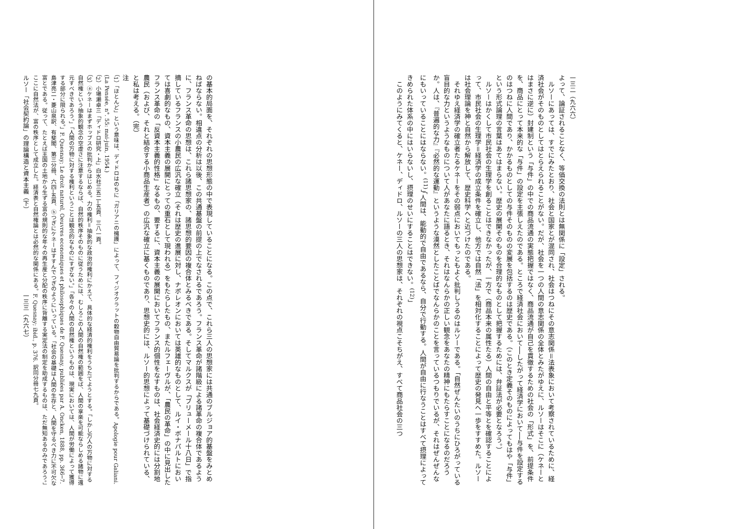一三二（九六六）
よって、論証されることなく、等価交換の法則とは無関係に「設定」される。
　ルソーにあっては、すでにみたとおり、社会と国家とが混同され、社会はつねにその意志関係＝法表象において考察されているために、経済社会がそのものとしてはとらえられることがない。だが、社会を一つの人間の意志関係の全体とみたがゆえに、ルソーはそこに（ケネーとはまさに逆に）封建制という「与件」の中での商品流通の実態把握ではなく、商品流通が自己を貫徹するための社会の「形式」を、前提条件を、商品にとって本来的な「与件」の設定を主張しえたのである。ところで経済社会において──したがって経済学において──与件を設定するのはつねに人間であり、かかるものとしての与件そのものの変展を包括するのは歴史である。（このとき定義そのものによってもはや「与件」という形式論理の言葉はあてはまらない。歴史の展開そのものを合理的なものとして把握するためには、弁証法が必要となろう。）
　ルソーはかくして市民社会の生理学を創ることはできなかったが、一方で（商品本来の属性たる）人間の自由と平等とを確認することによって、市民社会の生理学＝経済学の成立条件を確立し、他方では自然「法」を相対化することによって歴史の発見へ一歩をすすめた。ルソーは社会理論を神と自然から解放して、歴史科学へと近づけたのである。
　それゆえ経済学の確立者たるケネーをその弱点においてもっともよく批判しうるのはルソーである。「自然ぜんたいのうちにひろがっている盲目的な力というようなものについて人があなたに語るとき、それはなんらかの正しい観念をあなたの精神にもたらすことになるのだろうか。人は、『普遍的な力』『必然的な運動』というような漠然としたことばでなんらかのことを言っているつもりでいるが、それはぜんぜんなにもいっていることにはならない。<sup>(11)</sup>」「人間は、能動的で自由であるなら、自分で行動する。人間が自由に行なうことはすべて摂理によってきめられた体系の中にはいらないし、摂理のせいにすることはできない。<sup>(12)</sup>」
　このようにみてくると、ケネー、ディドロ、ルソーの三人の思想家は、それぞれの視点こそちがえ、すべて商品社会の三つ
の基本的局面を、それぞれの思想形態の中で表現していることになる。この点で、これら三人の思想家には共通のブルジョア的基盤をみとめねばならない。相違点の分析は以後、この共通基盤の前提の上でなされるであろう。フランス革命が諸階級による諸革命の複合体であるように、フランス革命の思想は、これら諸思想家の、諸思想的要因の複合体とみるべきである。そしてマルクスが「ブリューメール十八日」で指摘しているフランスの小農民の広汎な確立（それは歴史の進展に対し、ナポレオンにおいては英雄的なものとして、ルイ・ボナパルトにおいては喜劇的なもの、資本主義の展開にとっての重石として現われる）をもたらしたもの、またルフェーヴルが、「農民の革命」の中に見出したフランス革命の「反資本主義的性格」なるもの、要するに、資本主義の展開においてフランス的個性をなすものは、社会経済史的には分割地農民（および、それと結合する小商品生産者）の広汎な確立に基くものであり、思想史的には、ルソー的思想によって基礎づけられている、と私は考える。（完）
注
（1）「ほとんど」という意味は、ディドロはのちに「ガリアニの擁護」によって、フィジオクラットの穀物自由貿易論を批判するからである。Apologie pour Galiani. (La Pensée, n°. 55: mai-juin, 1954.)
（2）小場瀬卓三「ディドロ研究・上」白水社三五二─五頁、三八一頁。
（3）ⓐケネーはまずホッブスの批判からはじめる。力の権利＝抽象的な政治的権利にかえて、具体的な経済的権利をうちたてようとする。「しかし万人の万物に対する自然権という抽象的観念の空虚さに注意するならば、自然的秩序そのものに従うためには、むしろこの人間の自然権の範囲をば、人間の享楽を可能ならしめる諸物に還元すべきであろう。」「人間の万物に対する権利ということは観念的なものにすぎない。」「各々の人間の自然権というものは、現実においては、人間が労働によって獲得する部分に限られる。」F. Quesnay; Le droit naturel, Oeuvres economiques et philosophiques de F. Quesnay, publiées par A. Oncken, 1888, pp. 366─7. 島津亮二・菱山泉訳、有斐閣、第三分冊、六四─五頁、ⓑつぎにケネーはすすんでつぎのようにいっている。「社会の基礎は人間の生存と、人間を守るべき力に不可欠な富とである。従って、たとえば王国の土地から生ずる富の規則的な年々の再生産と分配の秩序に背離する実定法の制定を助成するものは、ただ無知あるのみであろう。」ここに自然法が、富の秩序として成立した。経済表と自然権論とは必然的な関係にある。F. Quesnay; ibid., p. 376. 訳同分冊七九頁。
ルソー「社会契約論」の理論構造と資本主義（下）　　　　　　　　　　　　　　一三三（九六七）